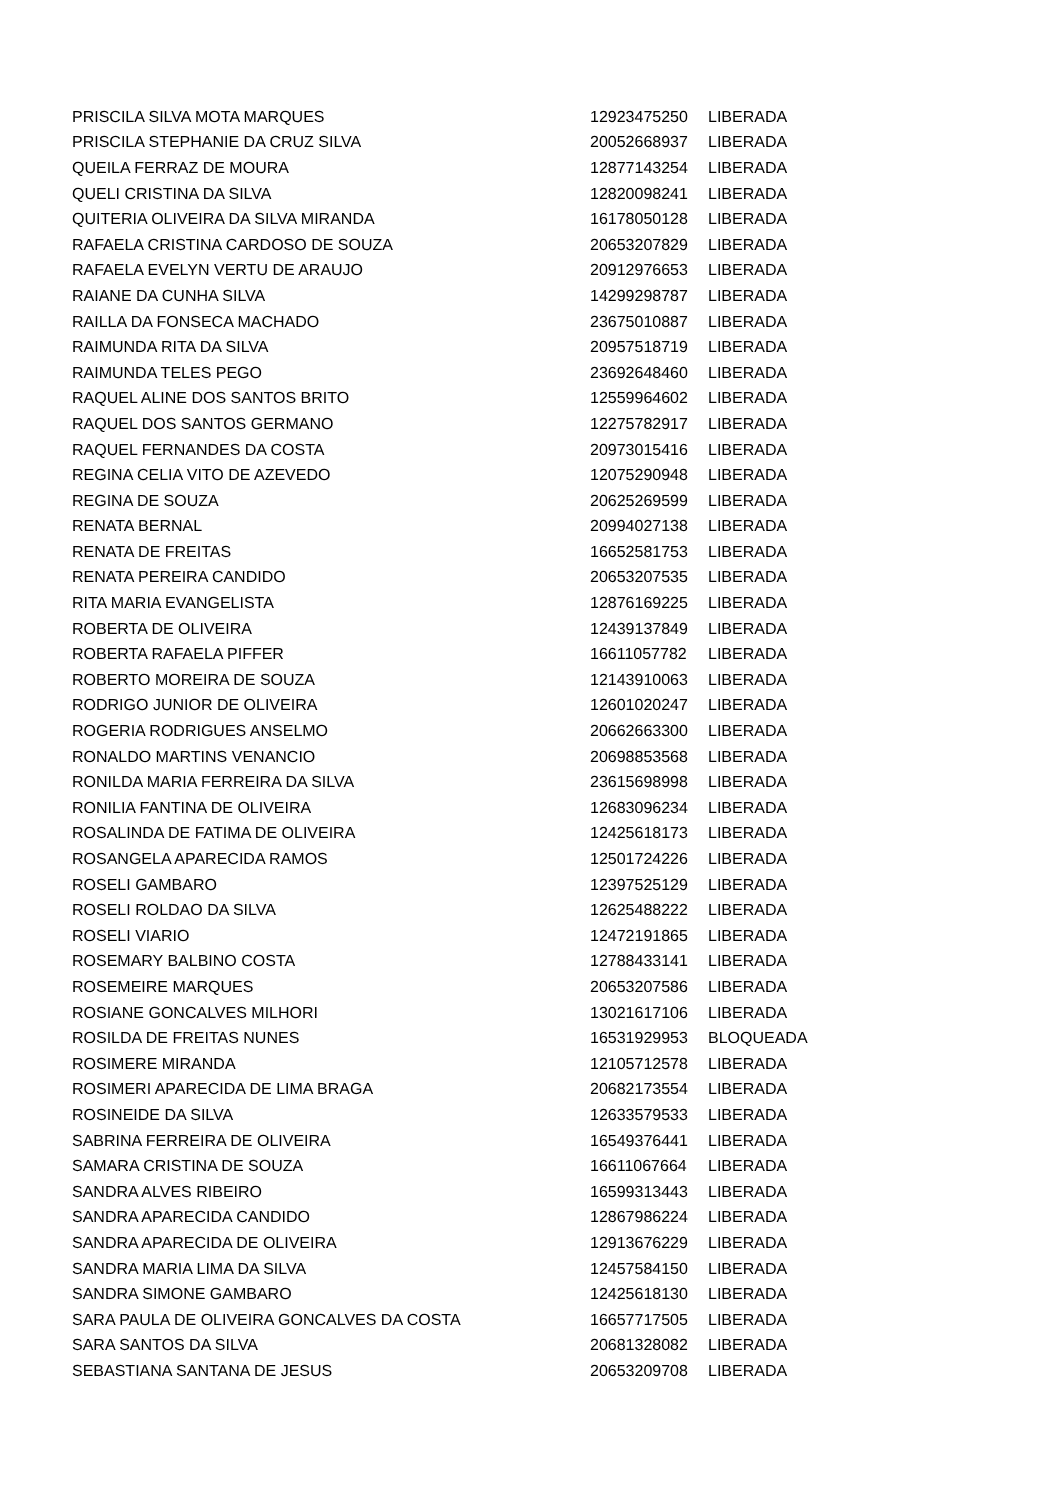| PRISCILA SILVA MOTA MARQUES | 12923475250 | LIBERADA |
| PRISCILA STEPHANIE DA CRUZ SILVA | 20052668937 | LIBERADA |
| QUEILA FERRAZ DE MOURA | 12877143254 | LIBERADA |
| QUELI CRISTINA DA SILVA | 12820098241 | LIBERADA |
| QUITERIA OLIVEIRA DA SILVA MIRANDA | 16178050128 | LIBERADA |
| RAFAELA CRISTINA CARDOSO DE SOUZA | 20653207829 | LIBERADA |
| RAFAELA EVELYN VERTU DE ARAUJO | 20912976653 | LIBERADA |
| RAIANE DA CUNHA SILVA | 14299298787 | LIBERADA |
| RAILLA DA FONSECA MACHADO | 23675010887 | LIBERADA |
| RAIMUNDA RITA DA SILVA | 20957518719 | LIBERADA |
| RAIMUNDA TELES PEGO | 23692648460 | LIBERADA |
| RAQUEL ALINE DOS SANTOS BRITO | 12559964602 | LIBERADA |
| RAQUEL DOS SANTOS GERMANO | 12275782917 | LIBERADA |
| RAQUEL FERNANDES DA COSTA | 20973015416 | LIBERADA |
| REGINA CELIA VITO DE AZEVEDO | 12075290948 | LIBERADA |
| REGINA DE SOUZA | 20625269599 | LIBERADA |
| RENATA BERNAL | 20994027138 | LIBERADA |
| RENATA DE FREITAS | 16652581753 | LIBERADA |
| RENATA PEREIRA CANDIDO | 20653207535 | LIBERADA |
| RITA MARIA EVANGELISTA | 12876169225 | LIBERADA |
| ROBERTA DE OLIVEIRA | 12439137849 | LIBERADA |
| ROBERTA RAFAELA PIFFER | 16611057782 | LIBERADA |
| ROBERTO MOREIRA DE SOUZA | 12143910063 | LIBERADA |
| RODRIGO JUNIOR DE OLIVEIRA | 12601020247 | LIBERADA |
| ROGERIA RODRIGUES ANSELMO | 20662663300 | LIBERADA |
| RONALDO MARTINS VENANCIO | 20698853568 | LIBERADA |
| RONILDA MARIA FERREIRA DA SILVA | 23615698998 | LIBERADA |
| RONILIA FANTINA DE OLIVEIRA | 12683096234 | LIBERADA |
| ROSALINDA DE FATIMA DE OLIVEIRA | 12425618173 | LIBERADA |
| ROSANGELA APARECIDA RAMOS | 12501724226 | LIBERADA |
| ROSELI GAMBARO | 12397525129 | LIBERADA |
| ROSELI ROLDAO DA SILVA | 12625488222 | LIBERADA |
| ROSELI VIARIO | 12472191865 | LIBERADA |
| ROSEMARY BALBINO COSTA | 12788433141 | LIBERADA |
| ROSEMEIRE MARQUES | 20653207586 | LIBERADA |
| ROSIANE GONCALVES MILHORI | 13021617106 | LIBERADA |
| ROSILDA DE FREITAS NUNES | 16531929953 | BLOQUEADA |
| ROSIMERE MIRANDA | 12105712578 | LIBERADA |
| ROSIMERI APARECIDA DE LIMA BRAGA | 20682173554 | LIBERADA |
| ROSINEIDE DA SILVA | 12633579533 | LIBERADA |
| SABRINA FERREIRA DE OLIVEIRA | 16549376441 | LIBERADA |
| SAMARA CRISTINA DE SOUZA | 16611067664 | LIBERADA |
| SANDRA ALVES RIBEIRO | 16599313443 | LIBERADA |
| SANDRA APARECIDA CANDIDO | 12867986224 | LIBERADA |
| SANDRA APARECIDA DE OLIVEIRA | 12913676229 | LIBERADA |
| SANDRA MARIA LIMA DA SILVA | 12457584150 | LIBERADA |
| SANDRA SIMONE GAMBARO | 12425618130 | LIBERADA |
| SARA PAULA DE OLIVEIRA GONCALVES DA COSTA | 16657717505 | LIBERADA |
| SARA SANTOS DA SILVA | 20681328082 | LIBERADA |
| SEBASTIANA SANTANA DE JESUS | 20653209708 | LIBERADA |